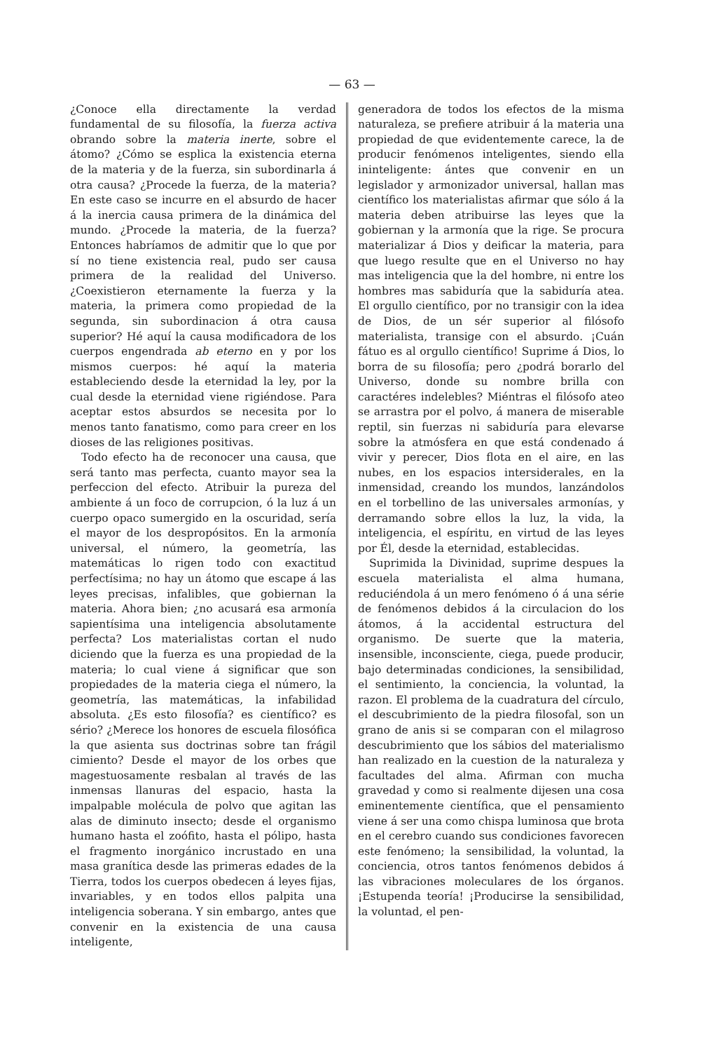— 63 —
¿Conoce ella directamente la verdad fundamental de su filosofía, la fuerza activa obrando sobre la materia inerte, sobre el átomo? ¿Cómo se esplica la existencia eterna de la materia y de la fuerza, sin subordinarla á otra causa? ¿Procede la fuerza, de la materia? En este caso se incurre en el absurdo de hacer á la inercia causa primera de la dinámica del mundo. ¿Procede la materia, de la fuerza? Entonces habríamos de admitir que lo que por sí no tiene existencia real, pudo ser causa primera de la realidad del Universo. ¿Coexistieron eternamente la fuerza y la materia, la primera como propiedad de la segunda, sin subordinacion á otra causa superior? Hé aquí la causa modificadora de los cuerpos engendrada ab eterno en y por los mismos cuerpos: hé aquí la materia estableciendo desde la eternidad la ley, por la cual desde la eternidad viene rigiéndose. Para aceptar estos absurdos se necesita por lo menos tanto fanatismo, como para creer en los dioses de las religiones positivas.
Todo efecto ha de reconocer una causa, que será tanto mas perfecta, cuanto mayor sea la perfeccion del efecto. Atribuir la pureza del ambiente á un foco de corrupcion, ó la luz á un cuerpo opaco sumergido en la oscuridad, sería el mayor de los despropósitos. En la armonía universal, el número, la geometría, las matemáticas lo rigen todo con exactitud perfectísima; no hay un átomo que escape á las leyes precisas, infalibles, que gobiernan la materia. Ahora bien; ¿no acusará esa armonía sapientísima una inteligencia absolutamente perfecta? Los materialistas cortan el nudo diciendo que la fuerza es una propiedad de la materia; lo cual viene á significar que son propiedades de la materia ciega el número, la geometría, las matemáticas, la infabilidad absoluta. ¿Es esto filosofía? es científico? es sério? ¿Merece los honores de escuela filosófica la que asienta sus doctrinas sobre tan frágil cimiento? Desde el mayor de los orbes que magestuosamente resbalan al través de las inmensas llanuras del espacio, hasta la impalpable molécula de polvo que agitan las alas de diminuto insecto; desde el organismo humano hasta el zoófito, hasta el pólipo, hasta el fragmento inorgánico incrustado en una masa granítica desde las primeras edades de la Tierra, todos los cuerpos obedecen á leyes fijas, invariables, y en todos ellos palpita una inteligencia soberana. Y sin embargo, antes que convenir en la existencia de una causa inteligente,
generadora de todos los efectos de la misma naturaleza, se prefiere atribuir á la materia una propiedad de que evidentemente carece, la de producir fenómenos inteligentes, siendo ella ininteligente: ántes que convenir en un legislador y armonizador universal, hallan mas científico los materialistas afirmar que sólo á la materia deben atribuirse las leyes que la gobiernan y la armonía que la rige. Se procura materializar á Dios y deificar la materia, para que luego resulte que en el Universo no hay mas inteligencia que la del hombre, ni entre los hombres mas sabiduría que la sabiduría atea. El orgullo científico, por no transigir con la idea de Dios, de un sér superior al filósofo materialista, transige con el absurdo. ¡Cuán fátuo es al orgullo científico! Suprime á Dios, lo borra de su filosofía; pero ¿podrá borarlo del Universo, donde su nombre brilla con caractéres indelebles? Miéntras el filósofo ateo se arrastra por el polvo, á manera de miserable reptil, sin fuerzas ni sabiduría para elevarse sobre la atmósfera en que está condenado á vivir y perecer, Dios flota en el aire, en las nubes, en los espacios intersiderales, en la inmensidad, creando los mundos, lanzándolos en el torbellino de las universales armonías, y derramando sobre ellos la luz, la vida, la inteligencia, el espíritu, en virtud de las leyes por Él, desde la eternidad, establecidas.
Suprimida la Divinidad, suprime despues la escuela materialista el alma humana, reduciéndola á un mero fenómeno ó á una série de fenómenos debidos á la circulacion do los átomos, á la accidental estructura del organismo. De suerte que la materia, insensible, inconsciente, ciega, puede producir, bajo determinadas condiciones, la sensibilidad, el sentimiento, la conciencia, la voluntad, la razon. El problema de la cuadratura del círculo, el descubrimiento de la piedra filosofal, son un grano de anis si se comparan con el milagroso descubrimiento que los sábios del materialismo han realizado en la cuestion de la naturaleza y facultades del alma. Afirman con mucha gravedad y como si realmente dijesen una cosa eminentemente científica, que el pensamiento viene á ser una como chispa luminosa que brota en el cerebro cuando sus condiciones favorecen este fenómeno; la sensibilidad, la voluntad, la conciencia, otros tantos fenómenos debidos á las vibraciones moleculares de los órganos. ¡Estupenda teoría! ¡Producirse la sensibilidad, la voluntad, el pen-